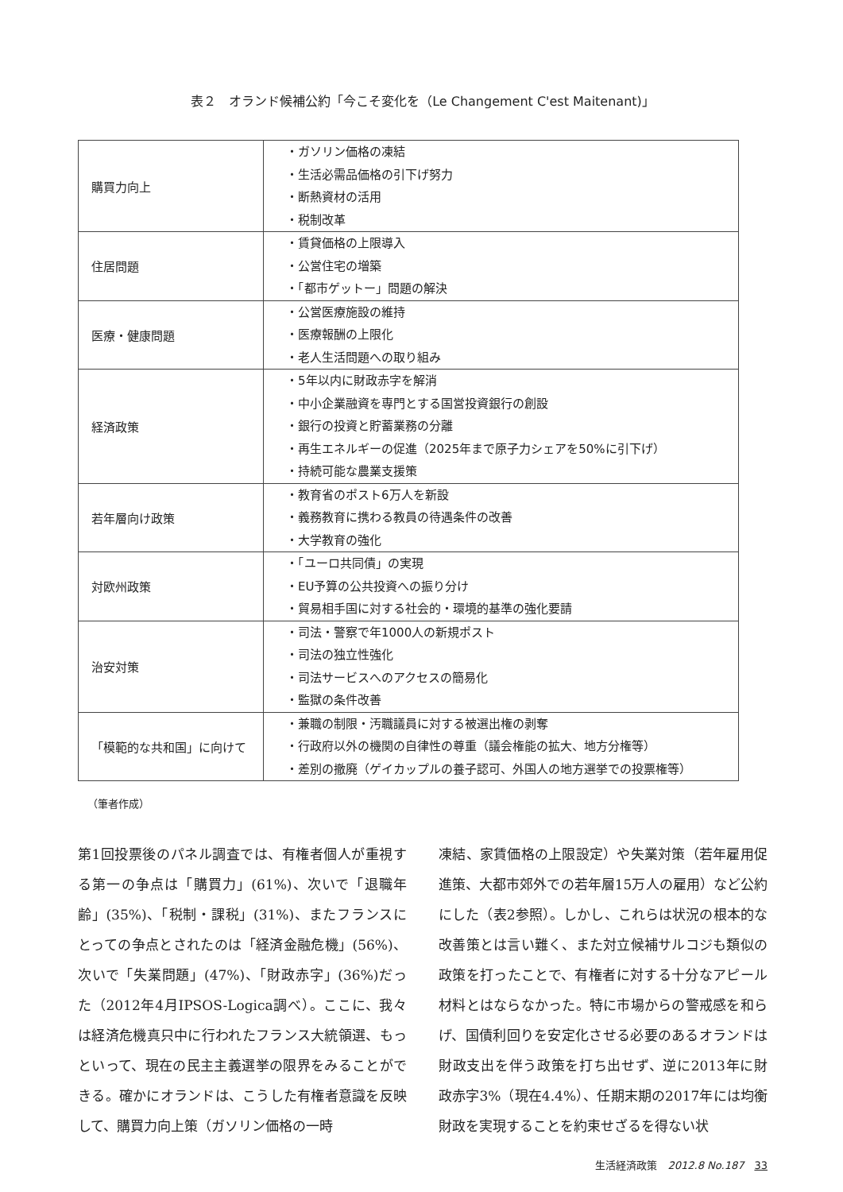表２　オランド候補公約「今こそ変化を（Le Changement C'est Maitenant)」
| 購買力向上 | ・ガソリン価格の凍結 ・生活必需品価格の引下げ努力 ・断熱資材の活用 ・税制改革 |
| 住居問題 | ・賃貸価格の上限導入 ・公営住宅の増築 ・「都市ゲットー」問題の解決 |
| 医療・健康問題 | ・公営医療施設の維持 ・医療報酬の上限化 ・老人生活問題への取り組み |
| 経済政策 | ・5年以内に財政赤字を解消 ・中小企業融資を専門とする国営投資銀行の創設 ・銀行の投資と貯蓄業務の分離 ・再生エネルギーの促進（2025年まで原子力シェアを50%に引下げ） ・持続可能な農業支援策 |
| 若年層向け政策 | ・教育省のポスト6万人を新設 ・義務教育に携わる教員の待遇条件の改善 ・大学教育の強化 |
| 対欧州政策 | ・「ユーロ共同債」の実現 ・EU予算の公共投資への振り分け ・貿易相手国に対する社会的・環境的基準の強化要請 |
| 治安対策 | ・司法・警察で年1000人の新規ポスト ・司法の独立性強化 ・司法サービスへのアクセスの簡易化 ・監獄の条件改善 |
| 「模範的な共和国」に向けて | ・兼職の制限・汚職議員に対する被選出権の剥奪 ・行政府以外の機関の自律性の尊重（議会権能の拡大、地方分権等） ・差別の撤廃（ゲイカップルの養子認可、外国人の地方選挙での投票権等） |
（筆者作成）
第1回投票後のパネル調査では、有権者個人が重視する第一の争点は「購買力」(61%)、次いで「退職年齢」(35%)、「税制・課税」(31%)、またフランスにとっての争点とされたのは「経済金融危機」(56%)、次いで「失業問題」(47%)、「財政赤字」(36%)だった（2012年4月IPSOS-Logica調べ）。ここに、我々は経済危機真只中に行われたフランス大統領選、もっといって、現在の民主主義選挙の限界をみることができる。確かにオランドは、こうした有権者意識を反映して、購買力向上策（ガソリン価格の一時
凍結、家賃価格の上限設定）や失業対策（若年雇用促進策、大都市郊外での若年層15万人の雇用）など公約にした（表2参照）。しかし、これらは状況の根本的な改善策とは言い難く、また対立候補サルコジも類似の政策を打ったことで、有権者に対する十分なアピール材料とはならなかった。特に市場からの警戒感を和らげ、国債利回りを安定化させる必要のあるオランドは財政支出を伴う政策を打ち出せず、逆に2013年に財政赤字3%（現在4.4%）、任期末期の2017年には均衡財政を実現することを約束せざるを得ない状
生活経済政策　2012.8 No.187　33